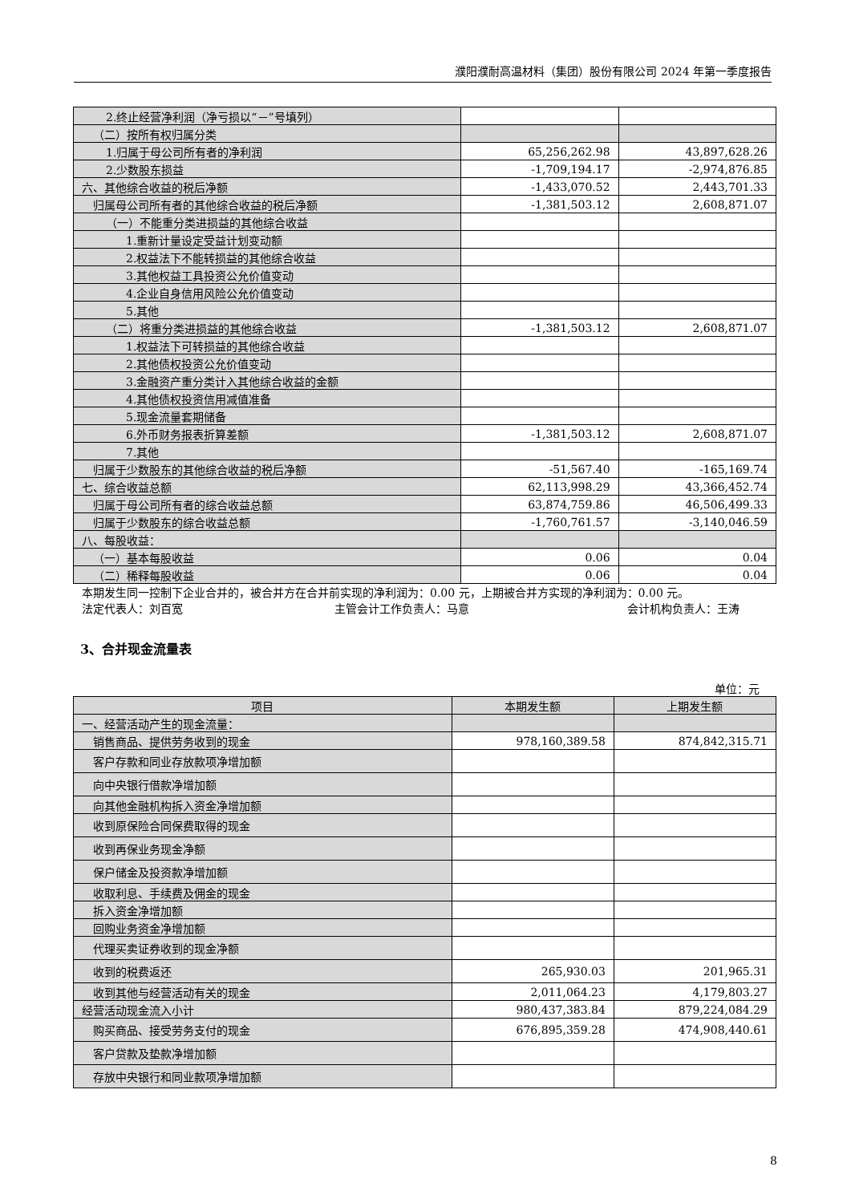濮阳濮耐高温材料（集团）股份有限公司 2024 年第一季度报告
| 2.终止经营净利润（净亏损以“－”号填列） | | |
| （二）按所有权归属分类 | | |
| 1.归属于母公司所有者的净利润 | 65,256,262.98 | 43,897,628.26 |
| 2.少数股东损益 | -1,709,194.17 | -2,974,876.85 |
| 六、其他综合收益的税后净额 | -1,433,070.52 | 2,443,701.33 |
| 归属母公司所有者的其他综合收益的税后净额 | -1,381,503.12 | 2,608,871.07 |
| （一）不能重分类进损益的其他综合收益 | | |
| 1.重新计量设定受益计划变动额 | | |
| 2.权益法下不能转损益的其他综合收益 | | |
| 3.其他权益工具投资公允价值变动 | | |
| 4.企业自身信用风险公允价值变动 | | |
| 5.其他 | | |
| （二）将重分类进损益的其他综合收益 | -1,381,503.12 | 2,608,871.07 |
| 1.权益法下可转损益的其他综合收益 | | |
| 2.其他债权投资公允价值变动 | | |
| 3.金融资产重分类计入其他综合收益的金额 | | |
| 4.其他债权投资信用减值准备 | | |
| 5.现金流量套期储备 | | |
| 6.外币财务报表折算差额 | -1,381,503.12 | 2,608,871.07 |
| 7.其他 | | |
| 归属于少数股东的其他综合收益的税后净额 | -51,567.40 | -165,169.74 |
| 七、综合收益总额 | 62,113,998.29 | 43,366,452.74 |
| 归属于母公司所有者的综合收益总额 | 63,874,759.86 | 46,506,499.33 |
| 归属于少数股东的综合收益总额 | -1,760,761.57 | -3,140,046.59 |
| 八、每股收益： | | |
| （一）基本每股收益 | 0.06 | 0.04 |
| （二）稀释每股收益 | 0.06 | 0.04 |
本期发生同一控制下企业合并的，被合并方在合并前实现的净利润为：0.00 元，上期被合并方实现的净利润为：0.00 元。
法定代表人：刘百宽 主管会计工作负责人：马意 会计机构负责人：王涛
3、合并现金流量表
单位：元
| 项目 | 本期发生额 | 上期发生额 |
| --- | --- | --- |
| 一、经营活动产生的现金流量： | | |
| 销售商品、提供劳务收到的现金 | 978,160,389.58 | 874,842,315.71 |
| 客户存款和同业存放款项净增加额 | | |
| 向中央银行借款净增加额 | | |
| 向其他金融机构拆入资金净增加额 | | |
| 收到原保险合同保费取得的现金 | | |
| 收到再保业务现金净额 | | |
| 保户储金及投资款净增加额 | | |
| 收取利息、手续费及佣金的现金 | | |
| 拆入资金净增加额 | | |
| 回购业务资金净增加额 | | |
| 代理买卖证券收到的现金净额 | | |
| 收到的税费返还 | 265,930.03 | 201,965.31 |
| 收到其他与经营活动有关的现金 | 2,011,064.23 | 4,179,803.27 |
| 经营活动现金流入小计 | 980,437,383.84 | 879,224,084.29 |
| 购买商品、接受劳务支付的现金 | 676,895,359.28 | 474,908,440.61 |
| 客户贷款及垫款净增加额 | | |
| 存放中央银行和同业款项净增加额 | | |
8